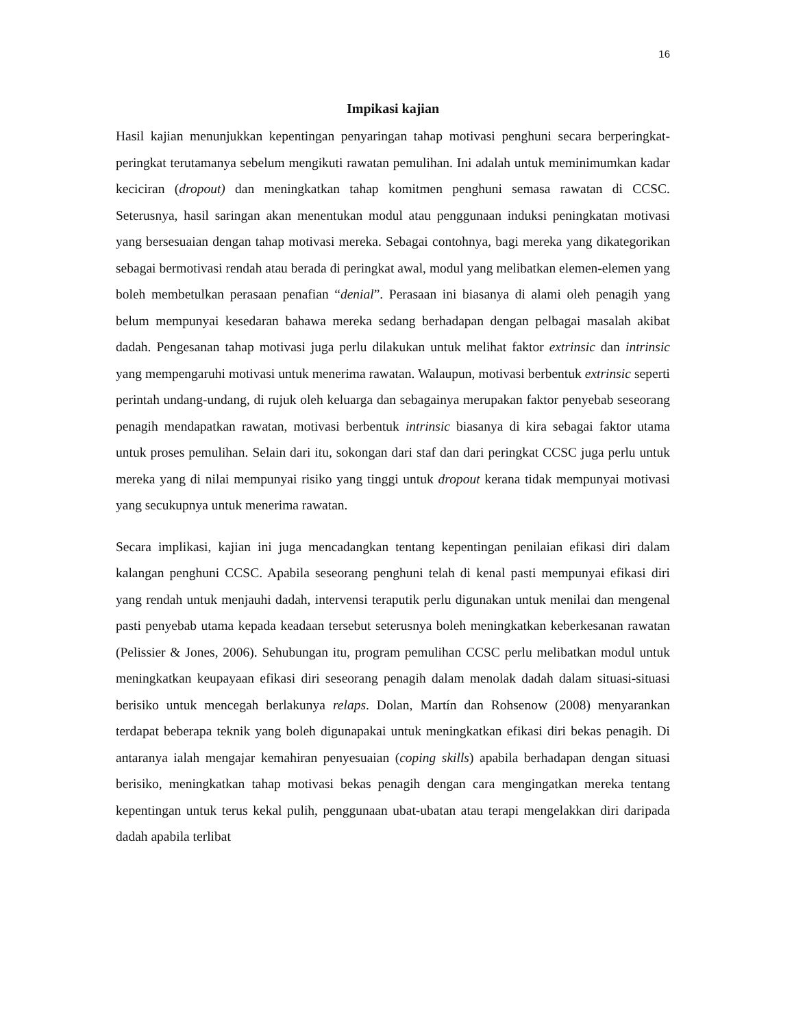16
Impikasi kajian
Hasil kajian menunjukkan kepentingan penyaringan tahap motivasi penghuni secara berperingkat-peringkat terutamanya sebelum mengikuti rawatan pemulihan. Ini adalah untuk meminimumkan kadar keciciran (dropout) dan meningkatkan tahap komitmen penghuni semasa rawatan di CCSC. Seterusnya, hasil saringan akan menentukan modul atau penggunaan induksi peningkatan motivasi yang bersesuaian dengan tahap motivasi mereka. Sebagai contohnya, bagi mereka yang dikategorikan sebagai bermotivasi rendah atau berada di peringkat awal, modul yang melibatkan elemen-elemen yang boleh membetulkan perasaan penafian “denial”. Perasaan ini biasanya di alami oleh penagih yang belum mempunyai kesedaran bahawa mereka sedang berhadapan dengan pelbagai masalah akibat dadah. Pengesanan tahap motivasi juga perlu dilakukan untuk melihat faktor extrinsic dan intrinsic yang mempengaruhi motivasi untuk menerima rawatan. Walaupun, motivasi berbentuk extrinsic seperti perintah undang-undang, di rujuk oleh keluarga dan sebagainya merupakan faktor penyebab seseorang penagih mendapatkan rawatan, motivasi berbentuk intrinsic biasanya di kira sebagai faktor utama untuk proses pemulihan. Selain dari itu, sokongan dari staf dan dari peringkat CCSC juga perlu untuk mereka yang di nilai mempunyai risiko yang tinggi untuk dropout kerana tidak mempunyai motivasi yang secukupnya untuk menerima rawatan.
Secara implikasi, kajian ini juga mencadangkan tentang kepentingan penilaian efikasi diri dalam kalangan penghuni CCSC. Apabila seseorang penghuni telah di kenal pasti mempunyai efikasi diri yang rendah untuk menjauhi dadah, intervensi teraputik perlu digunakan untuk menilai dan mengenal pasti penyebab utama kepada keadaan tersebut seterusnya boleh meningkatkan keberkesanan rawatan (Pelissier & Jones, 2006). Sehubungan itu, program pemulihan CCSC perlu melibatkan modul untuk meningkatkan keupayaan efikasi diri seseorang penagih dalam menolak dadah dalam situasi-situasi berisiko untuk mencegah berlakunya relaps. Dolan, Martín dan Rohsenow (2008) menyarankan terdapat beberapa teknik yang boleh digunapakai untuk meningkatkan efikasi diri bekas penagih. Di antaranya ialah mengajar kemahiran penyesuaian (coping skills) apabila berhadapan dengan situasi berisiko, meningkatkan tahap motivasi bekas penagih dengan cara mengingatkan mereka tentang kepentingan untuk terus kekal pulih, penggunaan ubat-ubatan atau terapi mengelakkan diri daripada dadah apabila terlibat